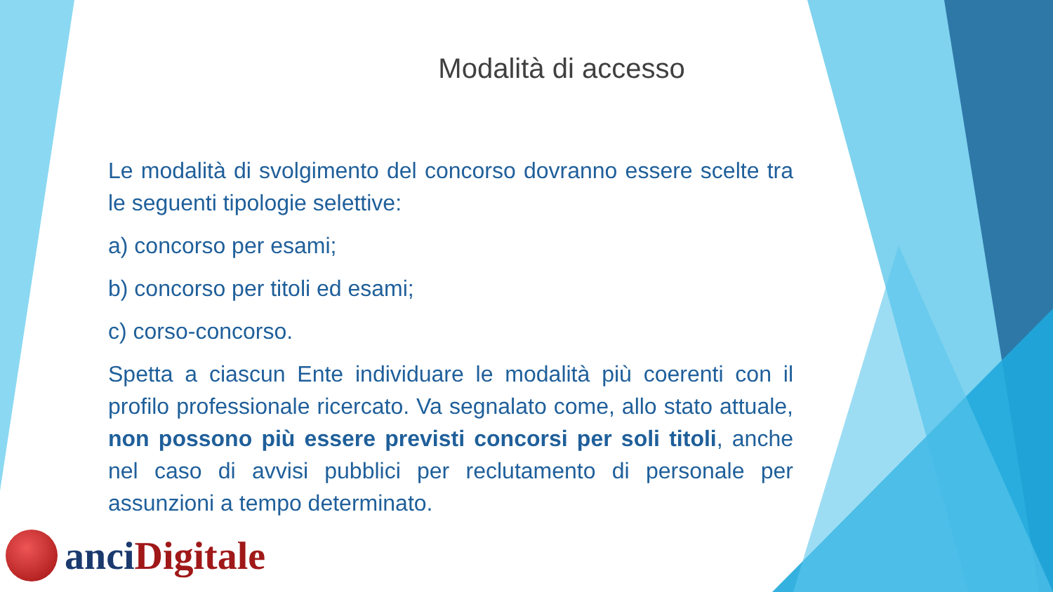Modalità di accesso
Le modalità di svolgimento del concorso dovranno essere scelte tra le seguenti tipologie selettive:
a) concorso per esami;
b) concorso per titoli ed esami;
c) corso-concorso.
Spetta a ciascun Ente individuare le modalità più coerenti con il profilo professionale ricercato. Va segnalato come, allo stato attuale, non possono più essere previsti concorsi per soli titoli, anche nel caso di avvisi pubblici per reclutamento di personale per assunzioni a tempo determinato.
anci Digitale